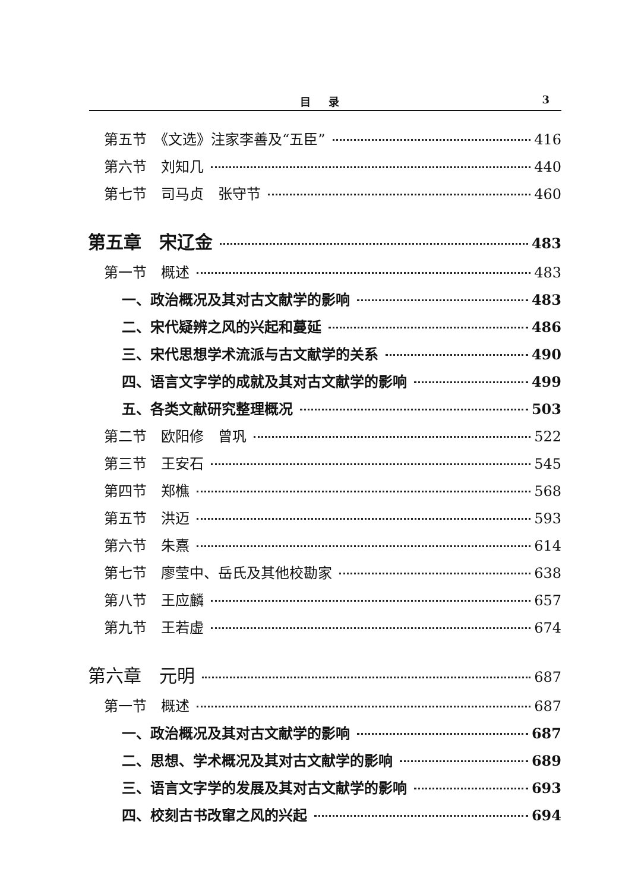目录 3
第五节　《文选》注家李善及“五臣” 416
第六节　刘知几 440
第七节　司马贞　张守节 460
第五章　宋辽金 483
第一节　概述 483
一、政治概况及其对古文献学的影响 483
二、宋代疑辨之风的兴起和蔓延 486
三、宋代思想学术流派与古文献学的关系 490
四、语言文字学的成就及其对古文献学的影响 499
五、各类文献研究整理概况 503
第二节　欧阳修　曾巩 522
第三节　王安石 545
第四节　郑樵 568
第五节　洪迈 593
第六节　朱熹 614
第七节　廖莹中、岳氏及其他校勘家 638
第八节　王应麟 657
第九节　王若虚 674
第六章　元明 687
第一节　概述 687
一、政治概况及其对古文献学的影响 687
二、思想、学术概况及其对古文献学的影响 689
三、语言文字学的发展及其对古文献学的影响 693
四、校刻古书改窜之风的兴起 694